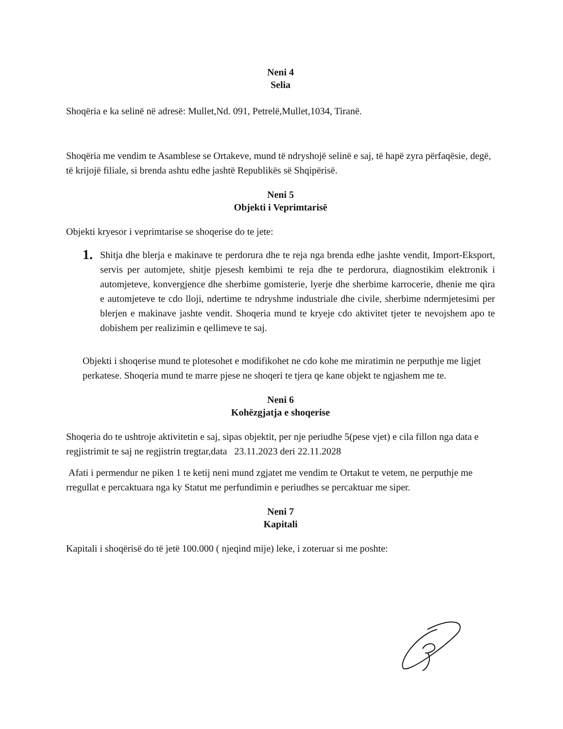Neni 4
Selia
Shoqëria e ka selinë në adresë: Mullet,Nd. 091, Petrelë,Mullet,1034, Tiranë.
Shoqëria me vendim te Asamblese se Ortakeve, mund të ndryshojë selinë e saj, të hapë zyra përfaqësie, degë, të krijojë filiale, si brenda ashtu edhe jashtë Republikës së Shqipërisë.
Neni 5
Objekti i Veprimtarisë
Objekti kryesor i veprimtarise se shoqerise do te jete:
1.
Shitja dhe blerja e makinave te perdorura dhe te reja nga brenda edhe jashte vendit, Import-Eksport, servis per automjete, shitje pjesesh kembimi te reja dhe te perdorura, diagnostikim elektronik i automjeteve, konvergjence dhe sherbime gomisterie, lyerje dhe sherbime karrocerie, dhenie me qira e automjeteve te cdo lloji, ndertime te ndryshme industriale dhe civile, sherbime ndermjetesimi per blerjen e makinave jashte vendit. Shoqeria mund te kryeje cdo aktivitet tjeter te nevojshem apo te dobishem per realizimin e qellimeve te saj.
Objekti i shoqerise mund te plotesohet e modifikohet ne cdo kohe me miratimin ne perputhje me ligjet perkatese. Shoqeria mund te marre pjese ne shoqeri te tjera qe kane objekt te ngjashem me te.
Neni 6
Kohëzgjatja e shoqerise
Shoqeria do te ushtroje aktivitetin e saj, sipas objektit, per nje periudhe 5(pese vjet) e cila fillon nga data e regjistrimit te saj ne regjistrin tregtar,data 23.11.2023 deri 22.11.2028
Afati i permendur ne piken 1 te ketij neni mund zgjatet me vendim te Ortakut te vetem, ne perputhje me rregullat e percaktuara nga ky Statut me perfundimin e periudhes se percaktuar me siper.
Neni 7
Kapitali
Kapitali i shoqërisë do të jetë 100.000 ( njeqind mije) leke, i zoteruar si me poshte: